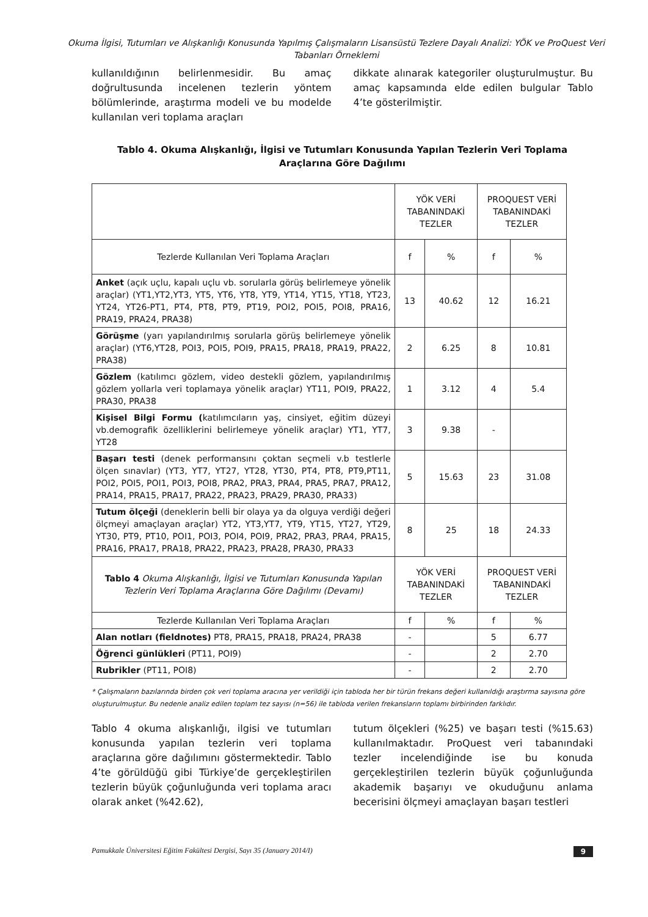Okuma İlgisi, Tutumları ve Alışkanlığı Konusunda Yapılmış Çalışmaların Lisansüstü Tezlere Dayalı Analizi: YÖK ve ProQuest Veri Tabanları Örneklemi
kullanıldığının belirlenmesidir. Bu amaç doğrultusunda incelenen tezlerin yöntem bölümlerinde, araştırma modeli ve bu modelde kullanılan veri toplama araçları
dikkate alınarak kategoriler oluşturulmuştur. Bu amaç kapsamında elde edilen bulgular Tablo 4’te gösterilmiştir.
Tablo 4. Okuma Alışkanlığı, İlgisi ve Tutumları Konusunda Yapılan Tezlerin Veri Toplama Araçlarına Göre Dağılımı
| | YÖK VERİ TABANINDAKİ TEZLER | | PROQUEST VERİ TABANINDAKİ TEZLER | |
| Tezlerde Kullanılan Veri Toplama Araçları | f | % | f | % |
| Anket (açık uçlu, kapalı uçlu vb. sorularla görüş belirlemeye yönelik araçlar) (YT1,YT2,YT3, YT5, YT6, YT8, YT9, YT14, YT15, YT18, YT23, YT24, YT26-PT1, PT4, PT8, PT9, PT19, POI2, POI5, POI8, PRA16, PRA19, PRA24, PRA38) | 13 | 40.62 | 12 | 16.21 |
| Görüşme (yarı yapılandırılmış sorularla görüş belirlemeye yönelik araçlar) (YT6,YT28, POI3, POI5, POI9, PRA15, PRA18, PRA19, PRA22, PRA38) | 2 | 6.25 | 8 | 10.81 |
| Gözlem (katılımcı gözlem, video destekli gözlem, yapılandırılmış gözlem yollarla veri toplamaya yönelik araçlar) YT11, POI9, PRA22, PRA30, PRA38 | 1 | 3.12 | 4 | 5.4 |
| Kişisel Bilgi Formu ( katılımcıların yaş, cinsiyet, eğitim düzeyi vb.demografik özelliklerini belirlemeye yönelik araçlar) YT1, YT7, YT28 | 3 | 9.38 | - | |
| Başarı testi (denek performansını çoktan seçmeli v.b testlerle ölçen sınavlar) (YT3, YT7, YT27, YT28, YT30, PT4, PT8, PT9,PT11, POI2, POI5, POI1, POI3, POI8, PRA2, PRA3, PRA4, PRA5, PRA7, PRA12, PRA14, PRA15, PRA17, PRA22, PRA23, PRA29, PRA30, PRA33) | 5 | 15.63 | 23 | 31.08 |
| Tutum ölçeği (deneklerin belli bir olaya ya da olguya verdiği değeri ölçmeyi amaçlayan araçlar) YT2, YT3,YT7, YT9, YT15, YT27, YT29, YT30, PT9, PT10, POI1, POI3, POI4, POI9, PRA2, PRA3, PRA4, PRA15, PRA16, PRA17, PRA18, PRA22, PRA23, PRA28, PRA30, PRA33 | 8 | 25 | 18 | 24.33 |
| Tablo 4 Okuma Alışkanlığı, İlgisi ve Tutumları Konusunda Yapılan Tezlerin Veri Toplama Araçlarına Göre Dağılımı (Devamı) | YÖK VERİ TABANINDAKİ TEZLER | | PROQUEST VERİ TABANINDAKİ TEZLER | |
| Tezlerde Kullanılan Veri Toplama Araçları | f | % | f | % |
| Alan notları (fieldnotes) PT8, PRA15, PRA18, PRA24, PRA38 | - | | 5 | 6.77 |
| Öğrenci günlükleri (PT11, POI9) | - | | 2 | 2.70 |
| Rubrikler (PT11, POI8) | - | | 2 | 2.70 |
* Çalışmaların bazılarında birden çok veri toplama aracına yer verildiği için tabloda her bir türün frekans değeri kullanıldığı araştırma sayısına göre oluşturulmuştur. Bu nedenle analiz edilen toplam tez sayısı (n=56) ile tabloda verilen frekansların toplamı birbirinden farklıdır.
Tablo 4 okuma alışkanlığı, ilgisi ve tutumları konusunda yapılan tezlerin veri toplama araçlarına göre dağılımını göstermektedir. Tablo 4’te görüldüğü gibi Türkiye’de gerçekleştirilen tezlerin büyük çoğunluğunda veri toplama aracı olarak anket (%42.62),
tutum ölçekleri (%25) ve başarı testi (%15.63) kullanılmaktadır. ProQuest veri tabanındaki tezler incelendiğinde ise bu konuda gerçekleştirilen tezlerin büyük çoğunluğunda akademik başarıyı ve okuduğunu anlama becerisini ölçmeyi amaçlayan başarı testleri
Pamukkale Üniversitesi Eğitim Fakültesi Dergisi, Sayı 35 (January 2014/I) 9